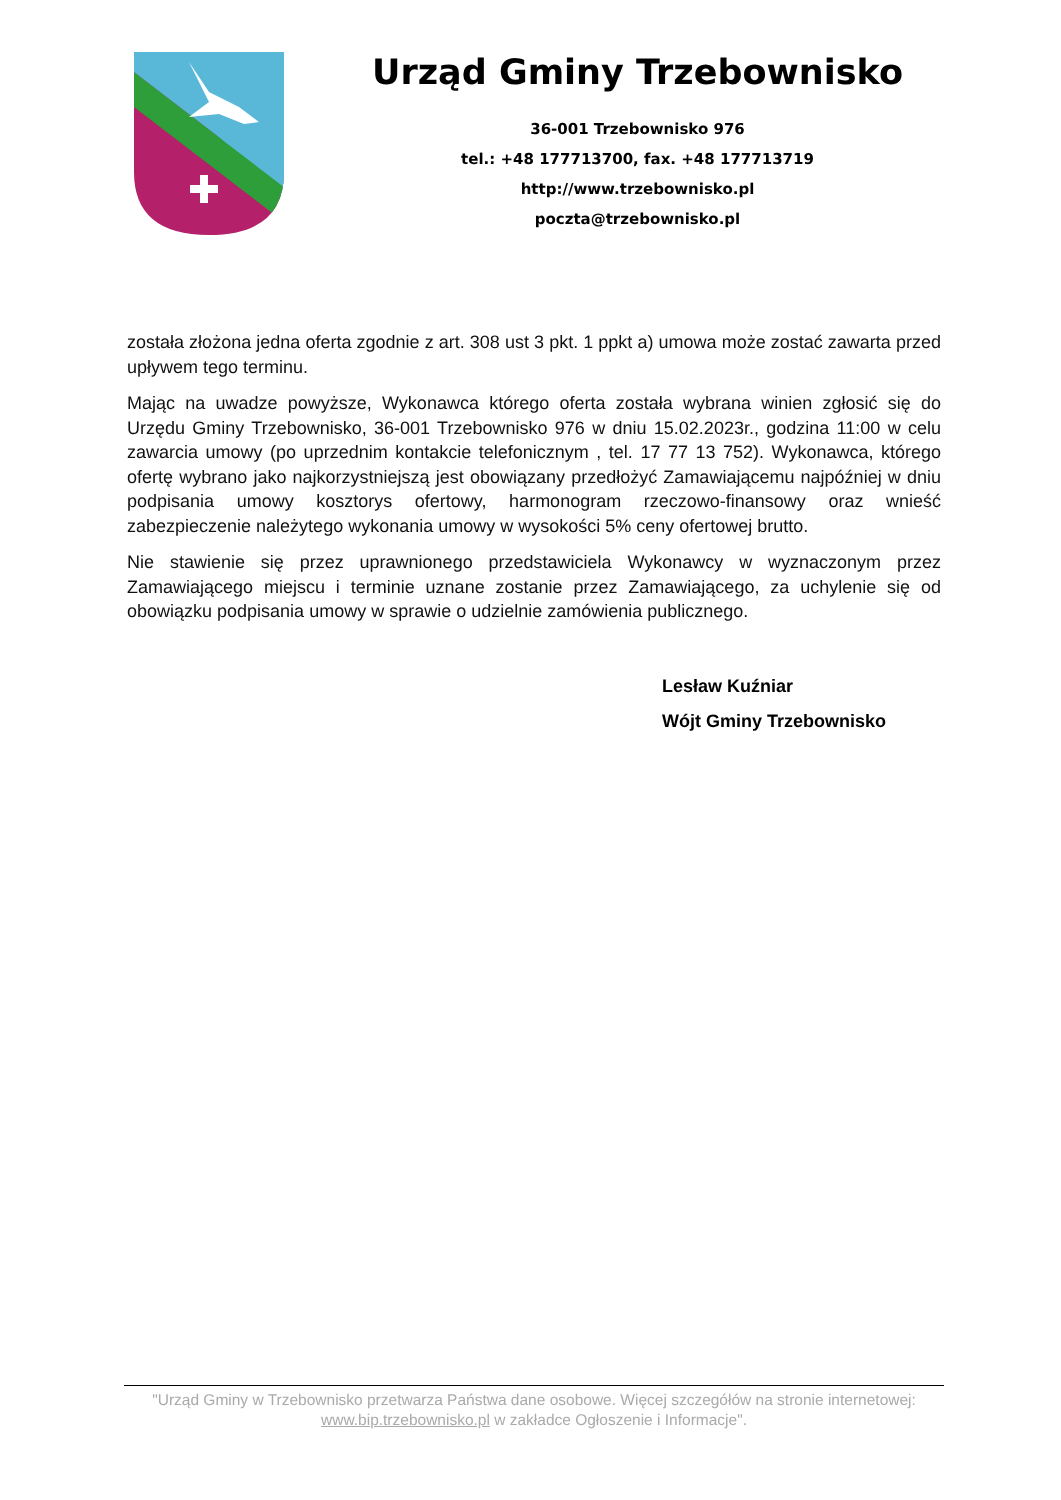Urząd Gminy Trzebownisko
36-001 Trzebownisko 976
tel.: +48 177713700, fax. +48 177713719
http://www.trzebownisko.pl
poczta@trzebownisko.pl
została złożona jedna oferta zgodnie z art. 308 ust 3 pkt. 1 ppkt a) umowa może zostać zawarta przed upływem tego terminu.
Mając na uwadze powyższe, Wykonawca którego oferta została wybrana winien zgłosić się do Urzędu Gminy Trzebownisko, 36-001 Trzebownisko 976 w dniu 15.02.2023r., godzina 11:00 w celu zawarcia umowy (po uprzednim kontakcie telefonicznym , tel. 17 77 13 752). Wykonawca, którego ofertę wybrano jako najkorzystniejszą jest obowiązany przedłożyć Zamawiającemu najpóźniej w dniu podpisania umowy kosztorys ofertowy, harmonogram rzeczowo-finansowy oraz wnieść zabezpieczenie należytego wykonania umowy w wysokości 5% ceny ofertowej brutto.
Nie stawienie się przez uprawnionego przedstawiciela Wykonawcy w wyznaczonym przez Zamawiającego miejscu i terminie uznane zostanie przez Zamawiającego, za uchylenie się od obowiązku podpisania umowy w sprawie o udzielnie zamówienia publicznego.
Lesław Kuźniar
Wójt Gminy Trzebownisko
"Urząd Gminy w Trzebownisko przetwarza Państwa dane osobowe. Więcej szczegółów na stronie internetowej: www.bip.trzebownisko.pl w zakładce Ogłoszenie i Informacje".